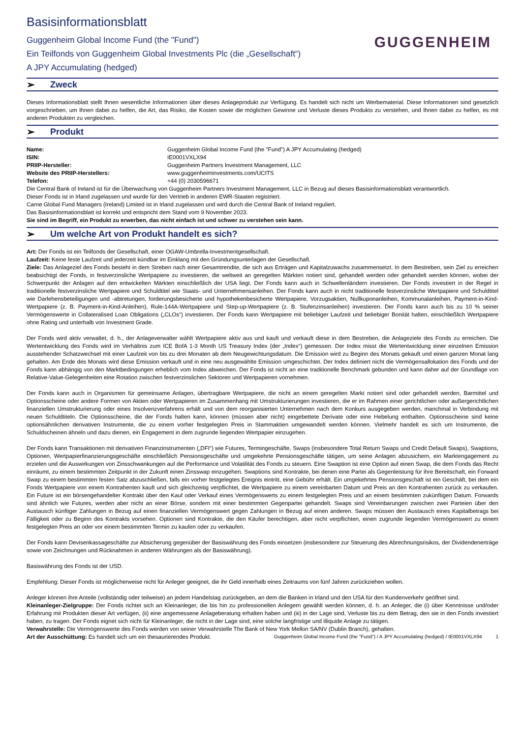Basisinformationsblatt
Guggenheim Global Income Fund (the "Fund")
Ein Teilfonds von Guggenheim Global Investments Plc (die „Gesellschaft“)
A JPY Accumulating (hedged)
GUGGENHEIM
➢ Zweck
Dieses Informationsblatt stellt Ihnen wesentliche Informationen über dieses Anlageprodukt zur Verfügung. Es handelt sich nicht um Werbematerial. Diese Informationen sind gesetzlich vorgeschrieben, um Ihnen dabei zu helfen, die Art, das Risiko, die Kosten sowie die möglichen Gewinne und Verluste dieses Produkts zu verstehen, und Ihnen dabei zu helfen, es mit anderen Produkten zu vergleichen.
➢ Produkt
Name: Guggenheim Global Income Fund (the "Fund") A JPY Accumulating (hedged)
ISIN: IE0001VXLX94
PRIIP-Hersteller: Guggenheim Partners Investment Management, LLC
Website des PRIIP-Herstellers: www.guggenheiminvestments.com/UCITS
Telefon: +44 (0) 2030596671
Die Central Bank of Ireland ist für die Überwachung von Guggenheim Partners Investment Management, LLC in Bezug auf dieses Basisinformationsblatt verantwortlich.
Dieser Fonds ist in Irland zugelassen und wurde für den Vertrieb in anderen EWR-Staaten registriert.
Carne Global Fund Managers (Ireland) Limited ist in Irland zugelassen und wird durch die Central Bank of Ireland reguliert.
Das Basisinformationsblatt ist korrekt und entspricht dem Stand vom 9 November 2023.
Sie sind im Begriff, ein Produkt zu erwerben, das nicht einfach ist und schwer zu verstehen sein kann.
➢ Um welche Art von Produkt handelt es sich?
Art: Der Fonds ist ein Teilfonds der Gesellschaft, einer OGAW-Umbrella-Investmentgesellschaft.
Laufzeit: Keine feste Laufzeit und jederzeit kündbar im Einklang mit den Gründungsunterlagen der Gesellschaft.
Ziele: Das Anlageziel des Fonds besteht in dem Streben nach einer Gesamtrendite, die sich aus Erträgen und Kapitalzuwachs zusammensetzt. In dem Bestreben, sein Ziel zu erreichen beabsichtigt der Fonds, in festverzinsliche Wertpapiere zu investieren, die weltweit an geregelten Märkten notiert sind, gehandelt werden oder gehandelt werden können, wobei der Schwerpunkt der Anlagen auf den entwickelten Märkten einschließlich der USA liegt. Der Fonds kann auch in Schwellenländern investieren. Der Fonds investiert in der Regel in traditionelle festverzinsliche Wertpapiere und Schuldtitel wie Staats- und Unternehmensanleihen. Der Fonds kann auch in nicht traditionelle festverzinsliche Wertpapiere und Schuldtitel wie Darlehensbeteiligungen und -abtretungen, forderungsbesicherte und hypothekenbesicherte Wertpapiere, Vorzugsaktien, Nullkuponanleihen, Kommunalanleihen, Payment-in-Kind-Wertpapiere (z. B. Payment-in-Kind-Anleihen), Rule-144A-Wertpapiere und Step-up-Wertpapiere (z. B. Stufenzinsanleihen) investieren. Der Fonds kann auch bis zu 10 % seiner Vermögenswerte in Collateralised Loan Obligations („CLOs“) investieren. Der Fonds kann Wertpapiere mit beliebiger Laufzeit und beliebiger Bonität halten, einschließlich Wertpapiere ohne Rating und unterhalb von Investment Grade.
Der Fonds wird aktiv verwaltet, d. h., der Anlageverwalter wählt Wertpapiere aktiv aus und kauft und verkauft diese in dem Bestreben, die Anlageziele des Fonds zu erreichen. Die Wertentwicklung des Fonds wird im Verhältnis zum ICE BofA 1-3 Month US Treasury Index (der „Index“) gemessen. Der Index misst die Wertentwicklung einer einzelnen Emission ausstehender Schatzwechsel mit einer Laufzeit von bis zu drei Monaten ab dem Neugewichtungsdatum. Die Emission wird zu Beginn des Monats gekauft und einen ganzen Monat lang gehalten. Am Ende des Monats wird diese Emission verkauft und in eine neu ausgewählte Emission umgeschichtet. Der Index definiert nicht die Vermögensallokation des Fonds und der Fonds kann abhängig von den Marktbedingungen erheblich vom Index abweichen. Der Fonds ist nicht an eine traditionelle Benchmark gebunden und kann daher auf der Grundlage von Relative-Value-Gelegenheiten eine Rotation zwischen festverzinslichen Sektoren und Wertpapieren vornehmen.
Der Fonds kann auch in Organismen für gemeinsame Anlagen, übertragbare Wertpapiere, die nicht an einem geregelten Markt notiert sind oder gehandelt werden, Barmittel und Optionsscheine oder andere Formen von Aktien oder Wertpapieren im Zusammenhang mit Umstrukturierungen investieren, die er im Rahmen einer gerichtlichen oder außergerichtlichen finanziellen Umstrukturierung oder eines Insolvenzverfahrens erhält und von dem reorganisierten Unternehmen nach dem Konkurs ausgegeben werden, manchmal in Verbindung mit neuen Schuldtiteln. Die Optionsscheine, die der Fonds halten kann, können (müssen aber nicht) eingebettete Derivate oder eine Hebelung enthalten. Optionsscheine sind keine optionsähnlichen derivativen Instrumente, die zu einem vorher festgelegten Preis in Stammaktien umgewandelt werden können. Vielmehr handelt es sich um Instrumente, die Schuldscheinen ähneln und dazu dienen, ein Engagement in dem zugrunde liegenden Wertpapier einzugehen.
Der Fonds kann Transaktionen mit derivativen Finanzinstrumenten („DFI“) wie Futures, Termingeschäfte, Swaps (insbesondere Total Return Swaps und Credit Default Swaps), Swaptions, Optionen, Wertpapierfinanzierungsgeschäfte einschließlich Pensionsgeschäfte und umgekehrte Pensionsgeschäfte tätigen, um seine Anlagen abzusichern, ein Marktengagement zu erzielen und die Auswirkungen von Zinsschwankungen auf die Performance und Volatilität des Fonds zu steuern. Eine Swaption ist eine Option auf einen Swap, die dem Fonds das Recht einräumt, zu einem bestimmten Zeitpunkt in der Zukunft einen Zinsswap einzugehen. Swaptions sind Kontrakte, bei denen eine Partei als Gegenleistung für ihre Bereitschaft, ein Forward Swap zu einem bestimmten festen Satz abzuschließen, falls ein vorher festgelegtes Ereignis eintritt, eine Gebühr erhält. Ein umgekehrtes Pensionsgeschäft ist ein Geschäft, bei dem ein Fonds Wertpapiere von einem Kontrahenten kauft und sich gleichzeitig verpflichtet, die Wertpapiere zu einem vereinbarten Datum und Preis an den Kontrahenten zurück zu verkaufen. Ein Future ist ein börsengehandelter Kontrakt über den Kauf oder Verkauf eines Vermögenswerts zu einem festgelegten Preis und an einem bestimmten zukünftigen Datum. Forwards sind ähnlich wie Futures, werden aber nicht an einer Börse, sondern mit einer bestimmten Gegenpartei gehandelt. Swaps sind Vereinbarungen zwischen zwei Parteien über den Austausch künftiger Zahlungen in Bezug auf einen finanziellen Vermögenswert gegen Zahlungen in Bezug auf einen anderen. Swaps müssen den Austausch eines Kapitalbetrags bei Fälligkeit oder zu Beginn des Kontrakts vorsehen. Optionen sind Kontrakte, die den Käufer berechtigen, aber nicht verpflichten, einen zugrunde liegenden Vermögenswert zu einem festgelegten Preis an oder vor einem bestimmten Termin zu kaufen oder zu verkaufen.
Der Fonds kann Devisenkassageschäfte zur Absicherung gegenüber der Basiswährung des Fonds einsetzen (insbesondere zur Steuerung des Abrechnungsrisikos, der Dividendenerträge sowie von Zeichnungen und Rücknahmen in anderen Währungen als der Basiswährung).
Basiswährung des Fonds ist der USD.
Empfehlung: Dieser Fonds ist möglicherweise nicht für Anleger geeignet, die ihr Geld innerhalb eines Zeitraums von fünf Jahren zurückziehen wollen.
Anleger können ihre Anteile (vollständig oder teilweise) an jedem Handelstag zurückgeben, an dem die Banken in Irland und den USA für den Kundenverkehr geöffnet sind.
Kleinanleger-Zielgruppe: Der Fonds richtet sich an Kleinanleger, die bis hin zu professionellen Anlegern gewählt werden können, d. h. an Anleger, die (i) über Kenntnisse und/oder Erfahrung mit Produkten dieser Art verfügen, (ii) eine angemessene Anlageberatung erhalten haben und (iii) in der Lage sind, Verluste bis zu dem Betrag, den sie in den Fonds investiert haben, zu tragen. Der Fonds eignet sich nicht für Kleinanleger, die nicht in der Lage sind, eine solche langfristige und illiquide Anlage zu tätigen.
Verwahrstelle: Die Vermögenswerte des Fonds werden von seiner Verwahrstelle The Bank of New York Mellon SA/NV (Dublin Branch), gehalten.
Art der Ausschüttung: Es handelt sich um ein thesaurierendes Produkt. Guggenheim Global Income Fund (the "Fund") / A JPY Accumulating (hedged) / IE0001VXLX94 1